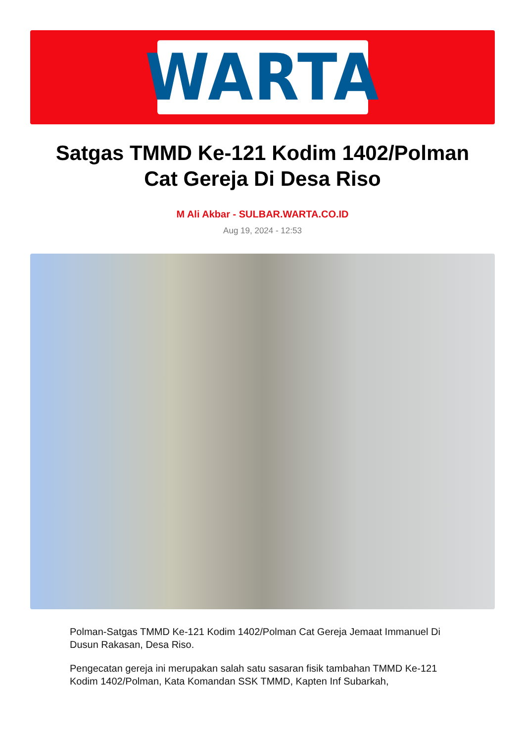WARTA
Satgas TMMD Ke-121 Kodim 1402/Polman Cat Gereja Di Desa Riso
M Ali Akbar - SULBAR.WARTA.CO.ID
Aug 19, 2024 - 12:53
Polman-Satgas TMMD Ke-121 Kodim 1402/Polman Cat Gereja Jemaat Immanuel Di Dusun Rakasan, Desa Riso.
Pengecatan gereja ini merupakan salah satu sasaran fisik tambahan TMMD Ke-121 Kodim 1402/Polman, Kata Komandan SSK TMMD, Kapten Inf Subarkah,